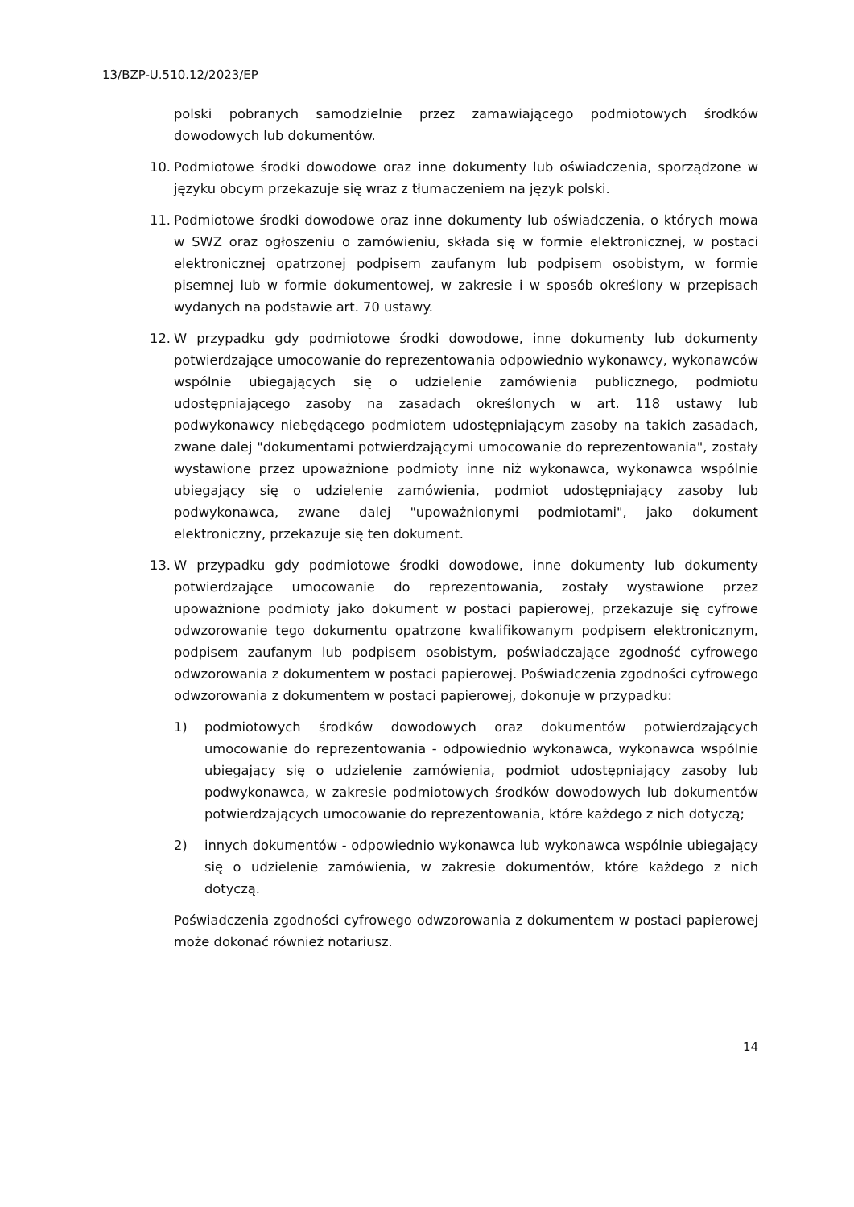13/BZP-U.510.12/2023/EP
polski pobranych samodzielnie przez zamawiającego podmiotowych środków dowodowych lub dokumentów.
10.
Podmiotowe środki dowodowe oraz inne dokumenty lub oświadczenia, sporządzone w języku obcym przekazuje się wraz z tłumaczeniem na język polski.
11.
Podmiotowe środki dowodowe oraz inne dokumenty lub oświadczenia, o których mowa w SWZ oraz ogłoszeniu o zamówieniu, składa się w formie elektronicznej, w postaci elektronicznej opatrzonej podpisem zaufanym lub podpisem osobistym, w formie pisemnej lub w formie dokumentowej, w zakresie i w sposób określony w przepisach wydanych na podstawie art. 70 ustawy.
12.
W przypadku gdy podmiotowe środki dowodowe, inne dokumenty lub dokumenty potwierdzające umocowanie do reprezentowania odpowiednio wykonawcy, wykonawców wspólnie ubiegających się o udzielenie zamówienia publicznego, podmiotu udostępniającego zasoby na zasadach określonych w art. 118 ustawy lub podwykonawcy niebędącego podmiotem udostępniającym zasoby na takich zasadach, zwane dalej "dokumentami potwierdzającymi umocowanie do reprezentowania", zostały wystawione przez upoważnione podmioty inne niż wykonawca, wykonawca wspólnie ubiegający się o udzielenie zamówienia, podmiot udostępniający zasoby lub podwykonawca, zwane dalej "upoważnionymi podmiotami", jako dokument elektroniczny, przekazuje się ten dokument.
13.
W przypadku gdy podmiotowe środki dowodowe, inne dokumenty lub dokumenty potwierdzające umocowanie do reprezentowania, zostały wystawione przez upoważnione podmioty jako dokument w postaci papierowej, przekazuje się cyfrowe odwzorowanie tego dokumentu opatrzone kwalifikowanym podpisem elektronicznym, podpisem zaufanym lub podpisem osobistym, poświadczające zgodność cyfrowego odwzorowania z dokumentem w postaci papierowej. Poświadczenia zgodności cyfrowego odwzorowania z dokumentem w postaci papierowej, dokonuje w przypadku:
1) podmiotowych środków dowodowych oraz dokumentów potwierdzających umocowanie do reprezentowania - odpowiednio wykonawca, wykonawca wspólnie ubiegający się o udzielenie zamówienia, podmiot udostępniający zasoby lub podwykonawca, w zakresie podmiotowych środków dowodowych lub dokumentów potwierdzających umocowanie do reprezentowania, które każdego z nich dotyczą;
2) innych dokumentów - odpowiednio wykonawca lub wykonawca wspólnie ubiegający się o udzielenie zamówienia, w zakresie dokumentów, które każdego z nich dotyczą.
Poświadczenia zgodności cyfrowego odwzorowania z dokumentem w postaci papierowej może dokonać również notariusz.
14